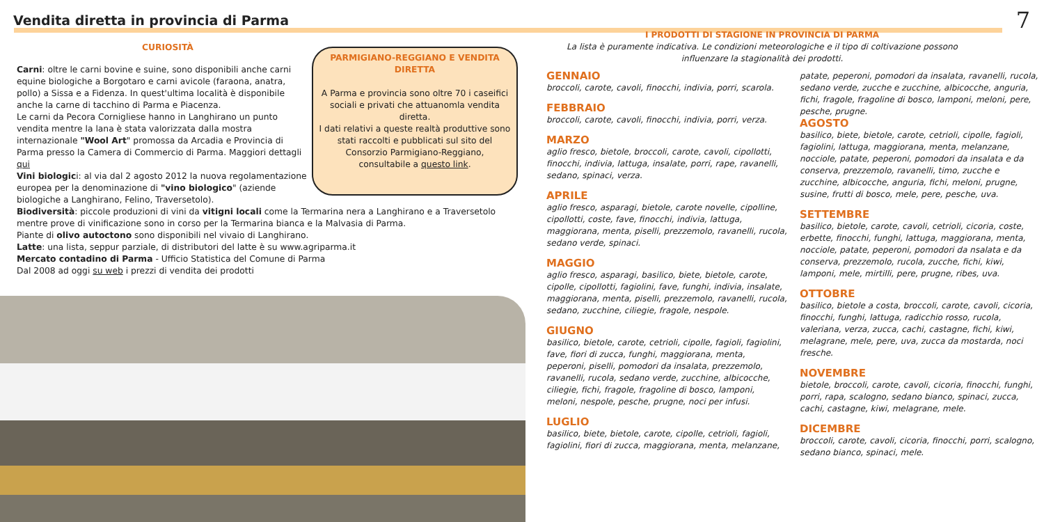Vendita diretta in provincia di Parma
7
CURIOSITÀ
Carni: oltre le carni bovine e suine, sono disponibili anche carni equine biologiche a Borgotaro e carni avicole (faraona, anatra, pollo) a Sissa e a Fidenza. In quest'ultima località è disponibile anche la carne di tacchino di Parma e Piacenza.
Le carni da Pecora Cornigliese hanno in Langhirano un punto vendita mentre la lana è stata valorizzata dalla mostra internazionale "Wool Art" promossa da Arcadia e Provincia di Parma presso la Camera di Commercio di Parma. Maggiori dettagli qui
Vini biologici: al via dal 2 agosto 2012 la nuova regolamentazione europea per la denominazione di "vino biologico" (aziende biologiche a Langhirano, Felino, Traversetolo).
Biodiversità: piccole produzioni di vini da vitigni locali come la Termarina nera a Langhirano e a Traversetolo mentre prove di vinificazione sono in corso per la Termarina bianca e la Malvasia di Parma.
Piante di olivo autoctono sono disponibili nel vivaio di Langhirano.
Latte: una lista, seppur parziale, di distributori del latte è su www.agriparma.it
Mercato contadino di Parma - Ufficio Statistica del Comune di Parma
Dal 2008 ad oggi su web i prezzi di vendita dei prodotti
PARMIGIANO-REGGIANO E VENDITA DIRETTA
A Parma e provincia sono oltre 70 i caseifici sociali e privati che attuanomla vendita diretta.
I dati relativi a queste realtà produttive sono stati raccolti e pubblicati sul sito del Consorzio Parmigiano-Reggiano, consultabile a questo link.
I PRODOTTI DI STAGIONE IN PROVINCIA DI PARMA
La lista è puramente indicativa. Le condizioni meteorologiche e il tipo di coltivazione possono influenzare la stagionalità dei prodotti.
GENNAIO
broccoli, carote, cavoli, finocchi, indivia, porri, scarola.
FEBBRAIO
broccoli, carote, cavoli, finocchi, indivia, porri, verza.
MARZO
aglio fresco, bietole, broccoli, carote, cavoli, cipollotti, finocchi, indivia, lattuga, insalate, porri, rape, ravanelli, sedano, spinaci, verza.
APRILE
aglio fresco, asparagi, bietole, carote novelle, cipolline, cipollotti, coste, fave, finocchi, indivia, lattuga, maggiorana, menta, piselli, prezzemolo, ravanelli, rucola, sedano verde, spinaci.
MAGGIO
aglio fresco, asparagi, basilico, biete, bietole, carote, cipolle, cipollotti, fagiolini, fave, funghi, indivia, insalate, maggiorana, menta, piselli, prezzemolo, ravanelli, rucola, sedano, zucchine, ciliegie, fragole, nespole.
GIUGNO
basilico, bietole, carote, cetrioli, cipolle, fagioli, fagiolini, fave, fiori di zucca, funghi, maggiorana, menta, peperoni, piselli, pomodori da insalata, prezzemolo, ravanelli, rucola, sedano verde, zucchine, albicocche, ciliegie, fichi, fragole, fragoline di bosco, lamponi, meloni, nespole, pesche, prugne, noci per infusi.
LUGLIO
basilico, biete, bietole, carote, cipolle, cetrioli, fagioli, fagiolini, fiori di zucca, maggiorana, menta, melanzane,
patate, peperoni, pomodori da insalata, ravanelli, rucola, sedano verde, zucche e zucchine, albicocche, anguria, fichi, fragole, fragoline di bosco, lamponi, meloni, pere, pesche, prugne.
AGOSTO
basilico, biete, bietole, carote, cetrioli, cipolle, fagioli, fagiolini, lattuga, maggiorana, menta, melanzane, nocciole, patate, peperoni, pomodori da insalata e da conserva, prezzemolo, ravanelli, timo, zucche e zucchine, albicocche, anguria, fichi, meloni, prugne, susine, frutti di bosco, mele, pere, pesche, uva.
SETTEMBRE
basilico, bietole, carote, cavoli, cetrioli, cicoria, coste, erbette, finocchi, funghi, lattuga, maggiorana, menta, nocciole, patate, peperoni, pomodori da nsalata e da conserva, prezzemolo, rucola, zucche, fichi, kiwi, lamponi, mele, mirtilli, pere, prugne, ribes, uva.
OTTOBRE
basilico, bietole a costa, broccoli, carote, cavoli, cicoria, finocchi, funghi, lattuga, radicchio rosso, rucola, valeriana, verza, zucca, cachi, castagne, fichi, kiwi, melagrane, mele, pere, uva, zucca da mostarda, noci fresche.
NOVEMBRE
bietole, broccoli, carote, cavoli, cicoria, finocchi, funghi, porri, rapa, scalogno, sedano bianco, spinaci, zucca, cachi, castagne, kiwi, melagrane, mele.
DICEMBRE
broccoli, carote, cavoli, cicoria, finocchi, porri, scalogno, sedano bianco, spinaci, mele.